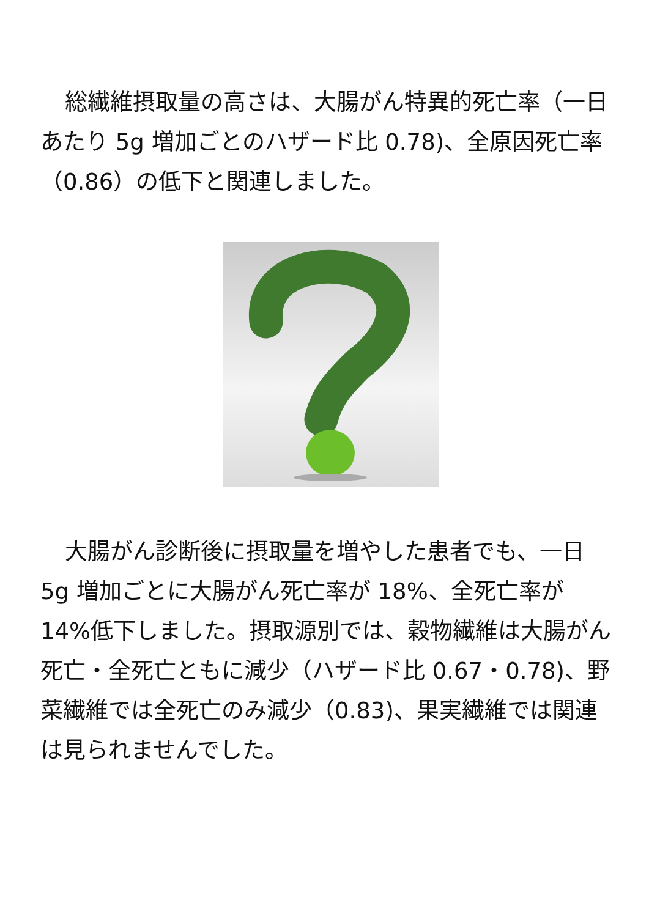総繊維摂取量の高さは、大腸がん特異的死亡率（一日あたり 5g 増加ごとのハザード比 0.78)、全原因死亡率（0.86）の低下と関連しました。
大腸がん診断後に摂取量を増やした患者でも、一日 5g 増加ごとに大腸がん死亡率が 18%、全死亡率が 14%低下しました。摂取源別では、穀物繊維は大腸がん死亡・全死亡ともに減少（ハザード比 0.67・0.78)、野菜繊維では全死亡のみ減少（0.83)、果実繊維では関連は見られませんでした。